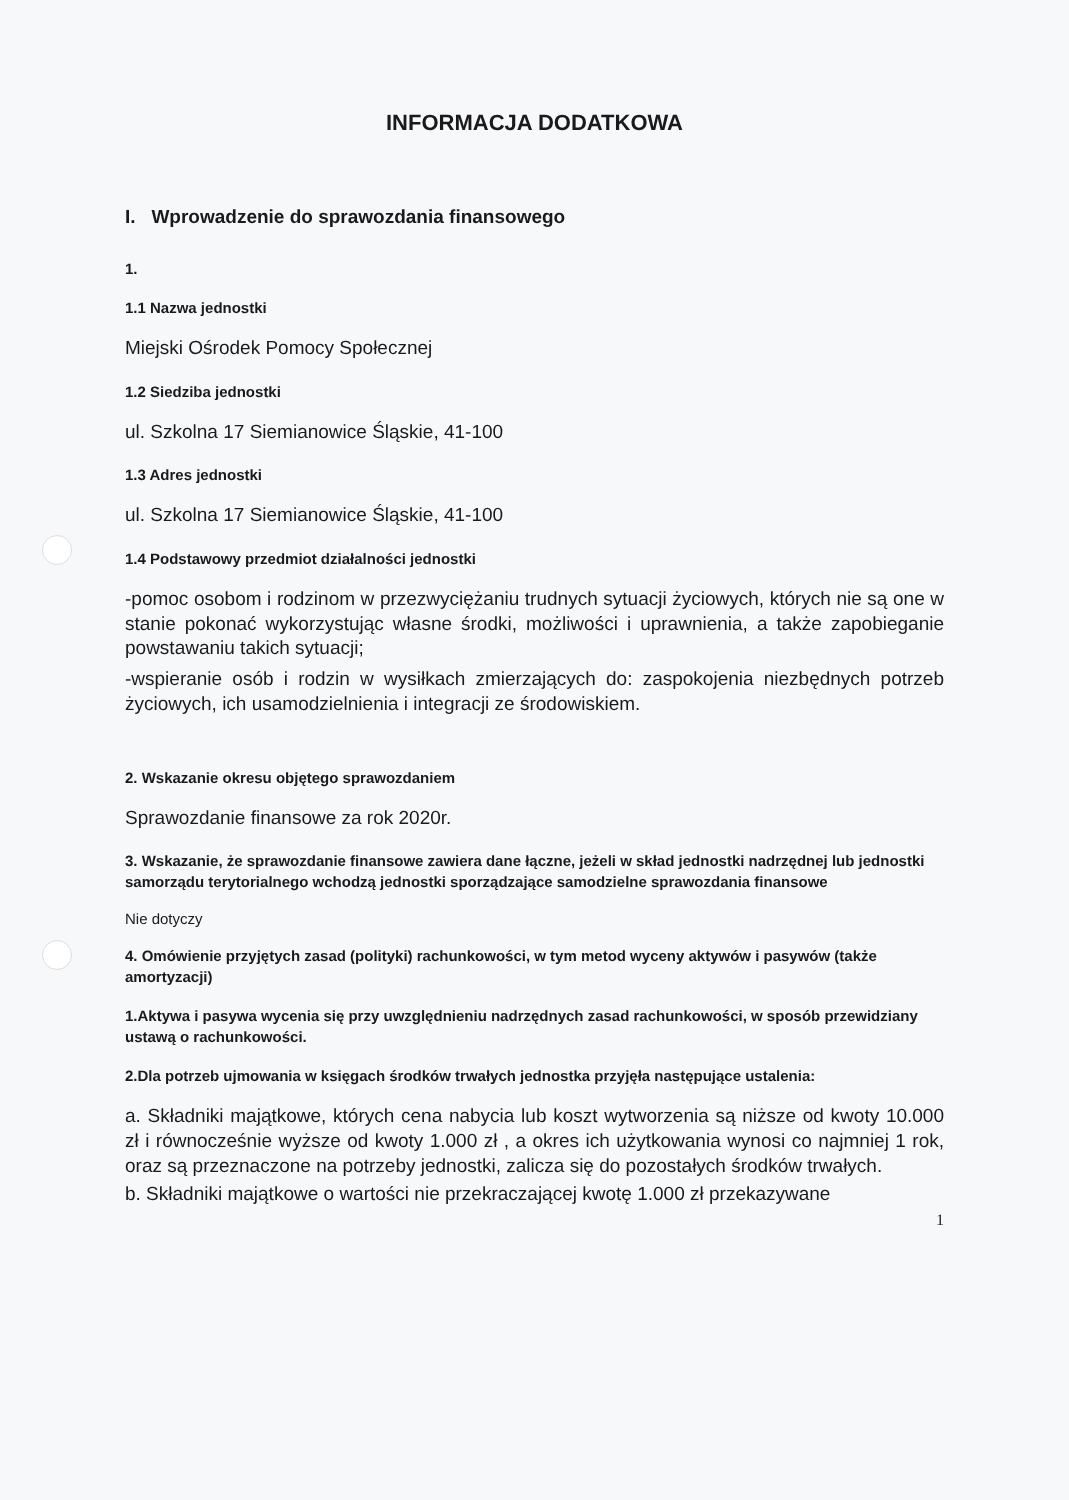INFORMACJA DODATKOWA
I. Wprowadzenie do sprawozdania finansowego
1.
1.1 Nazwa jednostki
Miejski Ośrodek Pomocy Społecznej
1.2 Siedziba jednostki
ul. Szkolna 17 Siemianowice Śląskie, 41-100
1.3 Adres jednostki
ul. Szkolna 17 Siemianowice Śląskie, 41-100
1.4 Podstawowy przedmiot działalności jednostki
-pomoc osobom i rodzinom w przezwyciężaniu trudnych sytuacji życiowych, których nie są one w stanie pokonać wykorzystując własne środki, możliwości i uprawnienia, a także zapobieganie powstawaniu takich sytuacji;
-wspieranie osób i rodzin w wysiłkach zmierzających do: zaspokojenia niezbędnych potrzeb życiowych, ich usamodzielnienia i integracji ze środowiskiem.
2. Wskazanie okresu objętego sprawozdaniem
Sprawozdanie finansowe za rok 2020r.
3. Wskazanie, że sprawozdanie finansowe zawiera dane łączne, jeżeli w skład jednostki nadrzędnej lub jednostki samorządu terytorialnego wchodzą jednostki sporządzające samodzielne sprawozdania finansowe
Nie dotyczy
4. Omówienie przyjętych zasad (polityki) rachunkowości, w tym metod wyceny aktywów i pasywów (także amortyzacji)
1.Aktywa i pasywa wycenia się przy uwzględnieniu nadrzędnych zasad rachunkowości, w sposób przewidziany ustawą o rachunkowości.
2.Dla potrzeb ujmowania w księgach środków trwałych jednostka przyjęła następujące ustalenia:
a. Składniki majątkowe, których cena nabycia lub koszt wytworzenia są niższe od kwoty 10.000 zł i równocześnie wyższe od kwoty 1.000 zł , a okres ich użytkowania wynosi co najmniej 1 rok, oraz są przeznaczone na potrzeby jednostki, zalicza się do pozostałych środków trwałych.
b. Składniki majątkowe o wartości nie przekraczającej kwotę 1.000 zł przekazywane
1